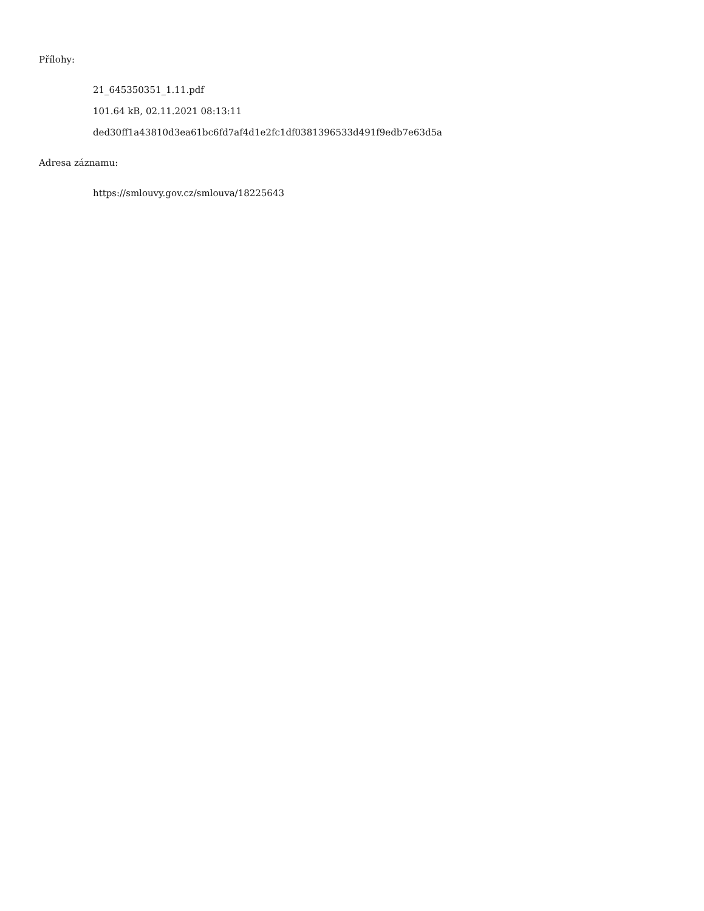Přílohy:
21_645350351_1.11.pdf
101.64 kB, 02.11.2021 08:13:11
ded30ff1a43810d3ea61bc6fd7af4d1e2fc1df0381396533d491f9edb7e63d5a
Adresa záznamu:
https://smlouvy.gov.cz/smlouva/18225643